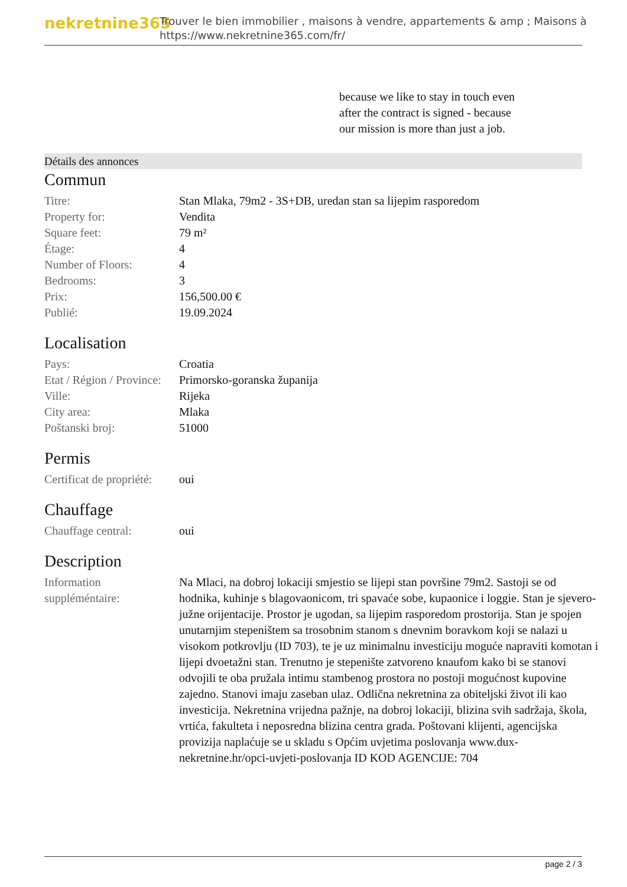nekretnine365
Trouver le bien immobilier , maisons à vendre, appartements & amp ; Maisons à
https://www.nekretnine365.com/fr/
because we like to stay in touch even after the contract is signed - because our mission is more than just a job.
Détails des annonces
Commun
| Titre: | Stan Mlaka, 79m2 - 3S+DB, uredan stan sa lijepim rasporedom |
| Property for: | Vendita |
| Square feet: | 79 m² |
| Étage: | 4 |
| Number of Floors: | 4 |
| Bedrooms: | 3 |
| Prix: | 156,500.00 € |
| Publié: | 19.09.2024 |
Localisation
| Pays: | Croatia |
| Etat / Région / Province: | Primorsko-goranska županija |
| Ville: | Rijeka |
| City area: | Mlaka |
| Poštanski broj: | 51000 |
Permis
| Certificat de propriété: | oui |
Chauffage
| Chauffage central: | oui |
Description
| Information suppléméntaire: | Na Mlaci, na dobroj lokaciji smjestio se lijepi stan površine 79m2. Sastoji se od hodnika, kuhinje s blagovaonicom, tri spavaće sobe, kupaonice i loggie. Stan je sjevero-južne orijentacije. Prostor je ugodan, sa lijepim rasporedom prostorija. Stan je spojen unutarnjim stepeništem sa trosobnim stanom s dnevnim boravkom koji se nalazi u visokom potkrovlju (ID 703), te je uz minimalnu investiciju moguće napraviti komotan i lijepi dvoetažni stan. Trenutno je stepenište zatvoreno knaufom kako bi se stanovi odvojili te oba pružala intimu stambenog prostora no postoji mogućnost kupovine zajedno. Stanovi imaju zaseban ulaz. Odlična nekretnina za obiteljski život ili kao investicija. Nekretnina vrijedna pažnje, na dobroj lokaciji, blizina svih sadržaja, škola, vrtića, fakulteta i neposredna blizina centra grada. Poštovani klijenti, agencijska provizija naplaćuje se u skladu s Općim uvjetima poslovanja www.dux-nekretnine.hr/opci-uvjeti-poslovanja ID KOD AGENCIJE: 704 |
page 2 / 3